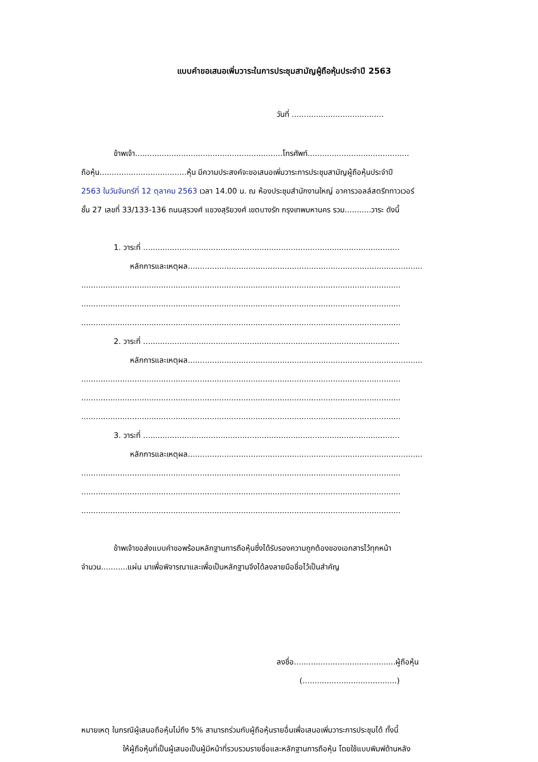แบบคำขอเสนอเพิ่มวาระในการประชุมสามัญผู้ถือหุ้นประจำปี 2563
วันที่ ......................................
ข้าพเจ้า.............................................................โทรศัพท์..........................................
ถือหุ้น....................................หุ้น มีความประสงค์จะขอเสนอเพิ่มวาระการประชุมสามัญผู้ถือหุ้นประจำปี
2563 ในวันจันทร์ที่ 12 ตุลาคม 2563 เวลา 14.00 น. ณ ห้องประชุมสำนักงานใหญ่ อาคารวอลล์สตรีททาวเวอร์
ชั้น 27 เลขที่ 33/133-136 ถนนสุรวงศ์ แขวงสุริยวงศ์ เขตบางรัก กรุงเทพมหานคร รวม...........วาระ ดังนี้
1. วาระที่ ..........................................................................................................
หลักการและเหตุผล.................................................................................................
....................................................................................................................................
....................................................................................................................................
....................................................................................................................................
2. วาระที่ ..........................................................................................................
หลักการและเหตุผล.................................................................................................
....................................................................................................................................
....................................................................................................................................
....................................................................................................................................
3. วาระที่ ..........................................................................................................
หลักการและเหตุผล.................................................................................................
....................................................................................................................................
....................................................................................................................................
....................................................................................................................................
ข้าพเจ้าขอส่งแบบคำขอพร้อมหลักฐานการถือหุ้นซึ่งได้รับรองความถูกต้องของเอกสารไว้ทุกหน้า
จำนวน...........แผ่น มาเพื่อพิจารณาและเพื่อเป็นหลักฐานจึงได้ลงลายมือชื่อไว้เป็นสำคัญ
ลงชื่อ..........................................ผู้ถือหุ้น
(.......................................)
หมายเหตุ ในกรณีผู้เสนอถือหุ้นไม่ถึง 5% สามารถร่วมกับผู้ถือหุ้นรายอื่นเพื่อเสนอเพิ่มวาระการประชุมได้ ทั้งนี้
ให้ผู้ถือหุ้นที่เป็นผู้เสนอเป็นผู้มีหน้าที่รวบรวมรายชื่อและหลักฐานการถือหุ้น โดยใช้แบบพิมพ์ด้านหลัง